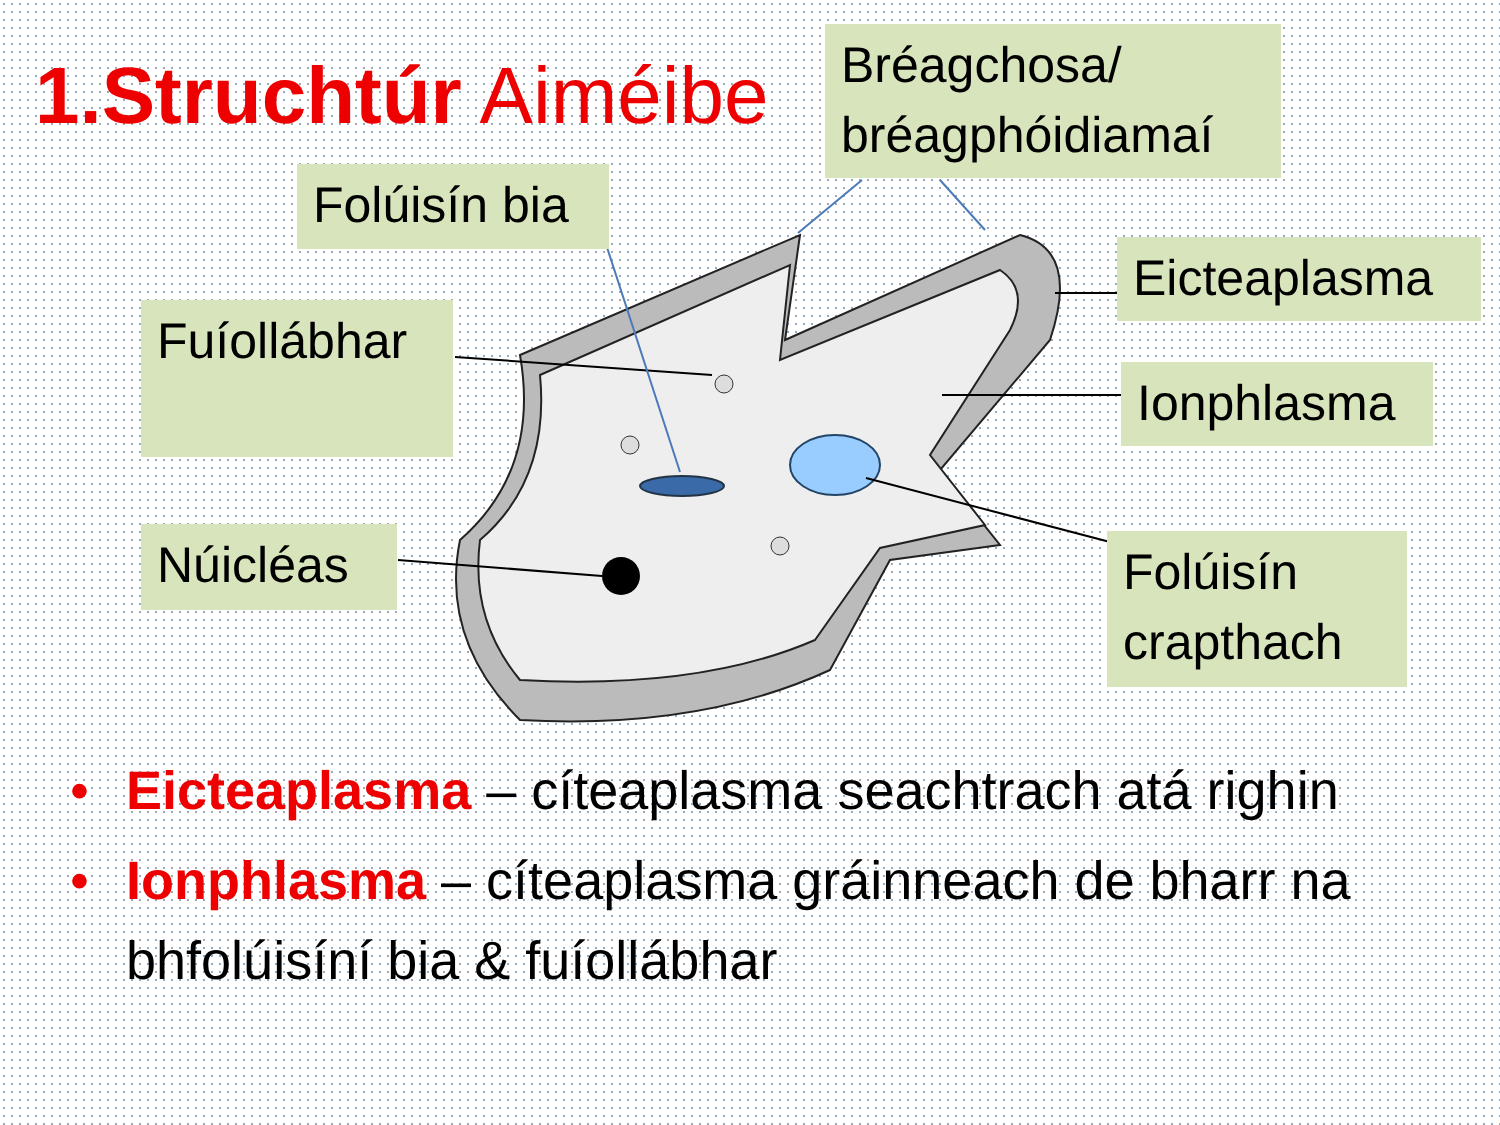1.Struchtúr Aiméibe
Bréagchosa/
bréagphóidiamaí
Folúisín bia
Fuíollábhar
Eicteaplasma
Ionphlasma
Núicléas
Folúisín crapthach
• Eicteaplasma – cíteaplasma seachtrach atá righin
• Ionphlasma – cíteaplasma gráinneach de bharr na bhfolúisíní bia & fuíollábhar